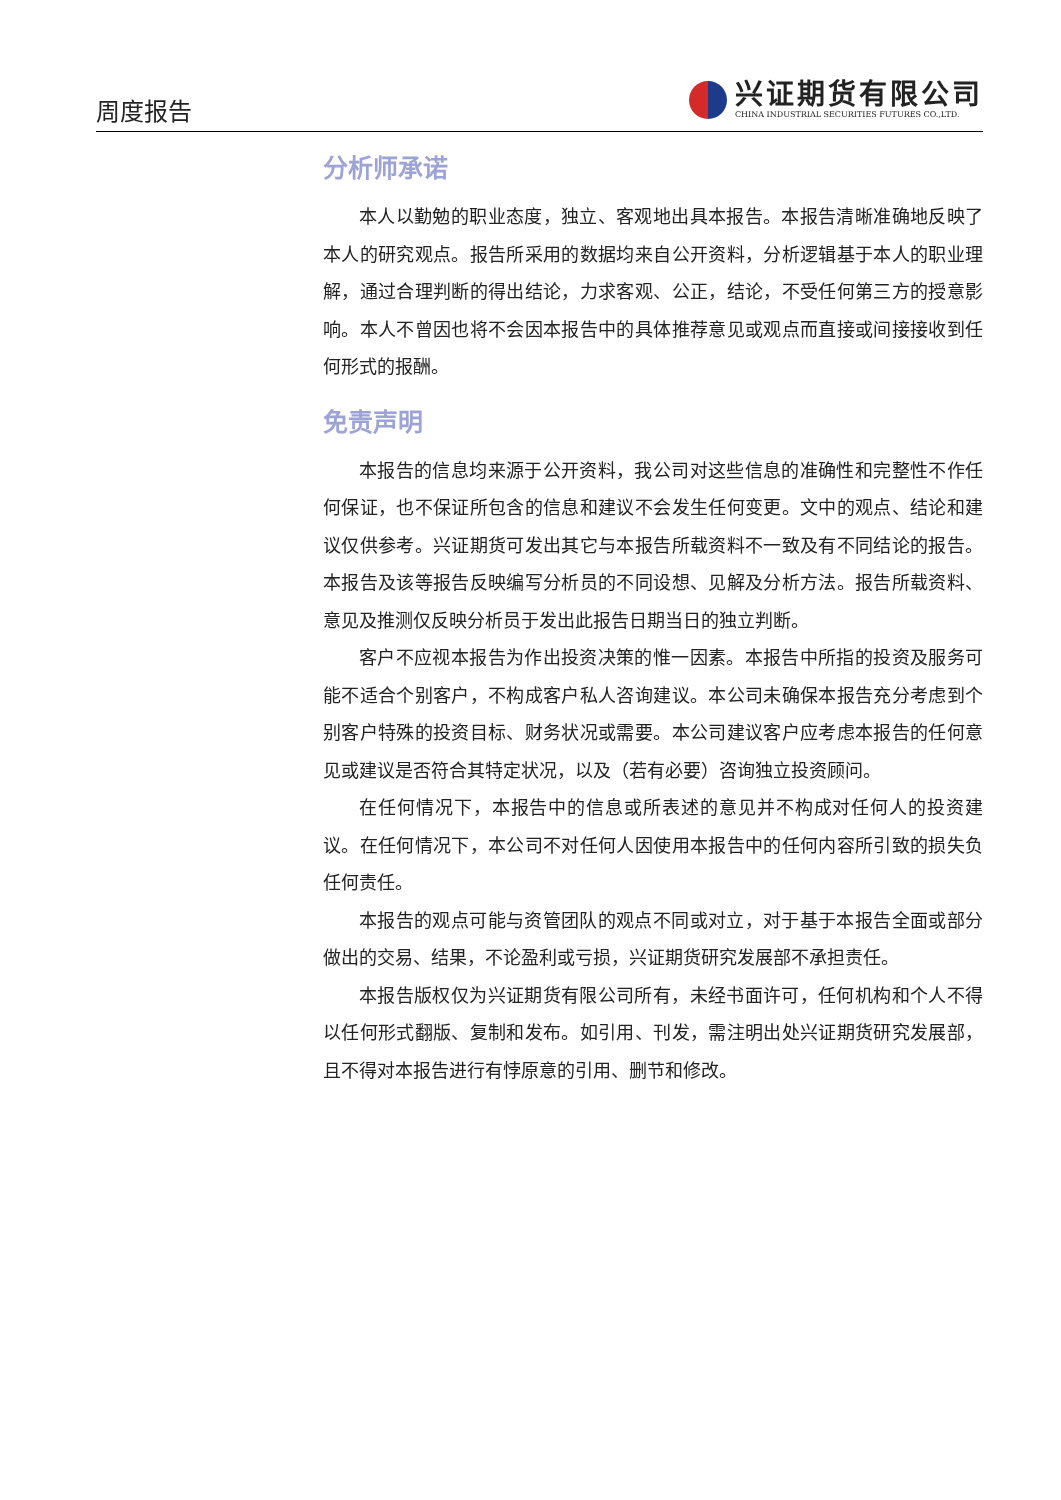周度报告
兴证期货有限公司
CHINA INDUSTRIAL SECURITIES FUTURES CO.,LTD.
分析师承诺
本人以勤勉的职业态度，独立、客观地出具本报告。本报告清晰准确地反映了本人的研究观点。报告所采用的数据均来自公开资料，分析逻辑基于本人的职业理解，通过合理判断的得出结论，力求客观、公正，结论，不受任何第三方的授意影响。本人不曾因也将不会因本报告中的具体推荐意见或观点而直接或间接接收到任何形式的报酬。
免责声明
本报告的信息均来源于公开资料，我公司对这些信息的准确性和完整性不作任何保证，也不保证所包含的信息和建议不会发生任何变更。文中的观点、结论和建议仅供参考。兴证期货可发出其它与本报告所载资料不一致及有不同结论的报告。本报告及该等报告反映编写分析员的不同设想、见解及分析方法。报告所载资料、意见及推测仅反映分析员于发出此报告日期当日的独立判断。
客户不应视本报告为作出投资决策的惟一因素。本报告中所指的投资及服务可能不适合个别客户，不构成客户私人咨询建议。本公司未确保本报告充分考虑到个别客户特殊的投资目标、财务状况或需要。本公司建议客户应考虑本报告的任何意见或建议是否符合其特定状况，以及（若有必要）咨询独立投资顾问。
在任何情况下，本报告中的信息或所表述的意见并不构成对任何人的投资建议。在任何情况下，本公司不对任何人因使用本报告中的任何内容所引致的损失负任何责任。
本报告的观点可能与资管团队的观点不同或对立，对于基于本报告全面或部分做出的交易、结果，不论盈利或亏损，兴证期货研究发展部不承担责任。
本报告版权仅为兴证期货有限公司所有，未经书面许可，任何机构和个人不得以任何形式翻版、复制和发布。如引用、刊发，需注明出处兴证期货研究发展部，且不得对本报告进行有悖原意的引用、删节和修改。